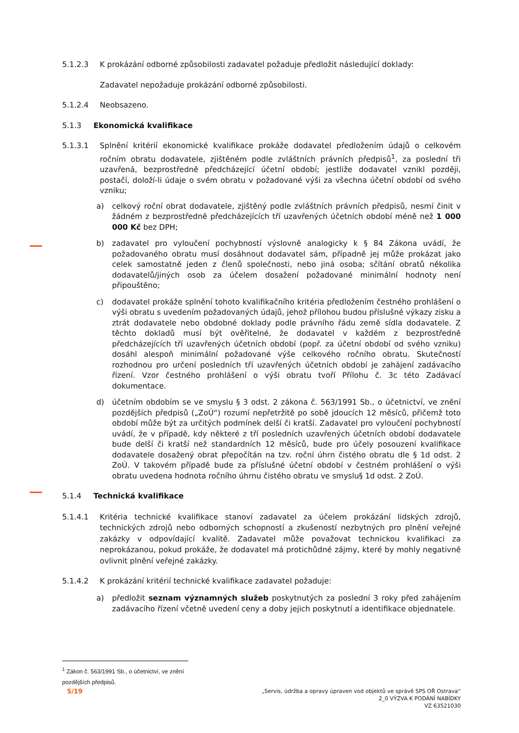5.1.2.3 K prokázání odborné způsobilosti zadavatel požaduje předložit následující doklady:
Zadavatel nepožaduje prokázání odborné způsobilosti.
5.1.2.4 Neobsazeno.
5.1.3 Ekonomická kvalifikace
5.1.3.1 Splnění kritérií ekonomické kvalifikace prokáže dodavatel předložením údajů o celkovém ročním obratu dodavatele, zjištěném podle zvláštních právních předpisů<sup>1</sup>, za poslední tři uzavřená, bezprostředně předcházející účetní období; jestliže dodavatel vznikl později, postačí, doloží-li údaje o svém obratu v požadované výši za všechna účetní období od svého vzniku;
a) celkový roční obrat dodavatele, zjištěný podle zvláštních právních předpisů, nesmí činit v žádném z bezprostředně předcházejících tří uzavřených účetních období méně než 1 000 000 Kč bez DPH;
b) zadavatel pro vyloučení pochybností výslovně analogicky k § 84 Zákona uvádí, že požadovaného obratu musí dosáhnout dodavatel sám, případně jej může prokázat jako celek samostatně jeden z členů společnosti, nebo jiná osoba; sčítání obratů několika dodavatelů/jiných osob za účelem dosažení požadované minimální hodnoty není připouštěno;
c) dodavatel prokáže splnění tohoto kvalifikačního kritéria předložením čestného prohlášení o výši obratu s uvedením požadovaných údajů, jehož přílohou budou příslušné výkazy zisku a ztrát dodavatele nebo obdobné doklady podle právního řádu země sídla dodavatele. Z těchto dokladů musí být ověřitelné, že dodavatel v každém z bezprostředně předcházejících tří uzavřených účetních období (popř. za účetní období od svého vzniku) dosáhl alespoň minimální požadované výše celkového ročního obratu. Skutečností rozhodnou pro určení posledních tří uzavřených účetních období je zahájení zadávacího řízení. Vzor čestného prohlášení o výši obratu tvoří Přílohu č. 3c této Zadávací dokumentace.
d) účetním obdobím se ve smyslu § 3 odst. 2 zákona č. 563/1991 Sb., o účetnictví, ve znění pozdějších předpisů („ZoÚ“) rozumí nepřetržitě po sobě jdoucích 12 měsíců, přičemž toto období může být za určitých podmínek delší či kratší. Zadavatel pro vyloučení pochybností uvádí, že v případě, kdy některé z tří posledních uzavřených účetních období dodavatele bude delší či kratší než standardních 12 měsíců, bude pro účely posouzení kvalifikace dodavatele dosažený obrat přepočítán na tzv. roční úhrn čistého obratu dle § 1d odst. 2 ZoÚ. V takovém případě bude za příslušné účetní období v čestném prohlášení o výši obratu uvedena hodnota ročního úhrnu čistého obratu ve smyslu§ 1d odst. 2 ZoÚ.
5.1.4 Technická kvalifikace
5.1.4.1 Kritéria technické kvalifikace stanoví zadavatel za účelem prokázání lidských zdrojů, technických zdrojů nebo odborných schopností a zkušeností nezbytných pro plnění veřejné zakázky v odpovídající kvalitě. Zadavatel může považovat technickou kvalifikaci za neprokázanou, pokud prokáže, že dodavatel má protichůdné zájmy, které by mohly negativně ovlivnit plnění veřejné zakázky.
5.1.4.2 K prokázání kritérií technické kvalifikace zadavatel požaduje:
a) předložit seznam významných služeb poskytnutých za poslední 3 roky před zahájením zadávacího řízení včetně uvedení ceny a doby jejich poskytnutí a identifikace objednatele.
<sup>1</sup> Zákon č. 563/1991 Sb., o účetnictví, ve znění pozdějších předpisů.
5/19 „Servis, údržba a opravy úpraven vod objektů ve správě SPS OŘ Ostrava“
2_0 VÝZVA K PODÁNÍ NABÍDKY
VZ 63521030